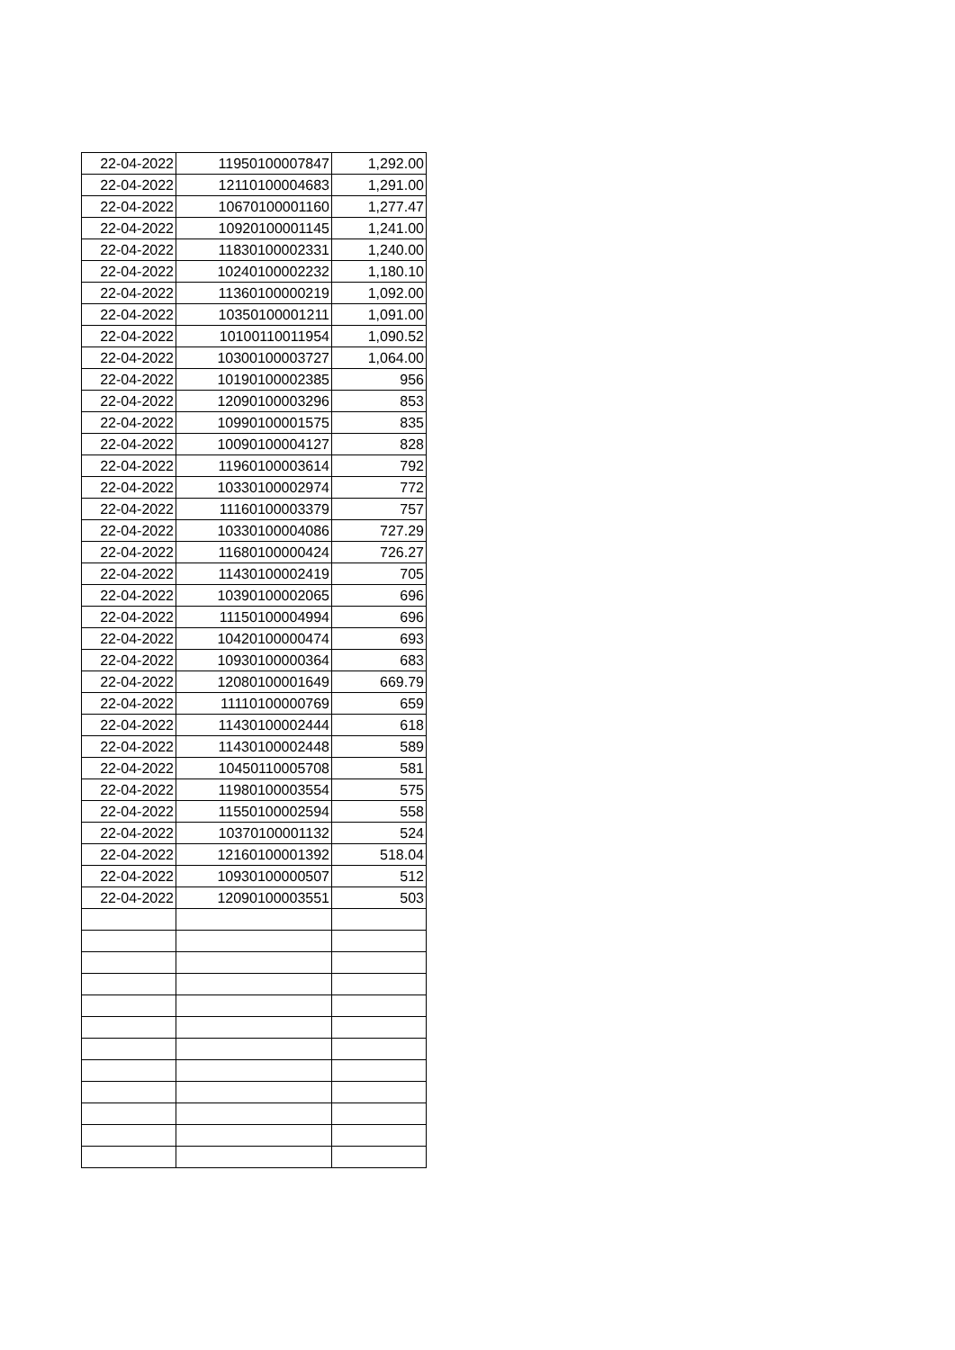| 22-04-2022 | 11950100007847 | 1,292.00 |
| 22-04-2022 | 12110100004683 | 1,291.00 |
| 22-04-2022 | 10670100001160 | 1,277.47 |
| 22-04-2022 | 10920100001145 | 1,241.00 |
| 22-04-2022 | 11830100002331 | 1,240.00 |
| 22-04-2022 | 10240100002232 | 1,180.10 |
| 22-04-2022 | 11360100000219 | 1,092.00 |
| 22-04-2022 | 10350100001211 | 1,091.00 |
| 22-04-2022 | 10100110011954 | 1,090.52 |
| 22-04-2022 | 10300100003727 | 1,064.00 |
| 22-04-2022 | 10190100002385 | 956 |
| 22-04-2022 | 12090100003296 | 853 |
| 22-04-2022 | 10990100001575 | 835 |
| 22-04-2022 | 10090100004127 | 828 |
| 22-04-2022 | 11960100003614 | 792 |
| 22-04-2022 | 10330100002974 | 772 |
| 22-04-2022 | 11160100003379 | 757 |
| 22-04-2022 | 10330100004086 | 727.29 |
| 22-04-2022 | 11680100000424 | 726.27 |
| 22-04-2022 | 11430100002419 | 705 |
| 22-04-2022 | 10390100002065 | 696 |
| 22-04-2022 | 11150100004994 | 696 |
| 22-04-2022 | 10420100000474 | 693 |
| 22-04-2022 | 10930100000364 | 683 |
| 22-04-2022 | 12080100001649 | 669.79 |
| 22-04-2022 | 11110100000769 | 659 |
| 22-04-2022 | 11430100002444 | 618 |
| 22-04-2022 | 11430100002448 | 589 |
| 22-04-2022 | 10450110005708 | 581 |
| 22-04-2022 | 11980100003554 | 575 |
| 22-04-2022 | 11550100002594 | 558 |
| 22-04-2022 | 10370100001132 | 524 |
| 22-04-2022 | 12160100001392 | 518.04 |
| 22-04-2022 | 10930100000507 | 512 |
| 22-04-2022 | 12090100003551 | 503 |